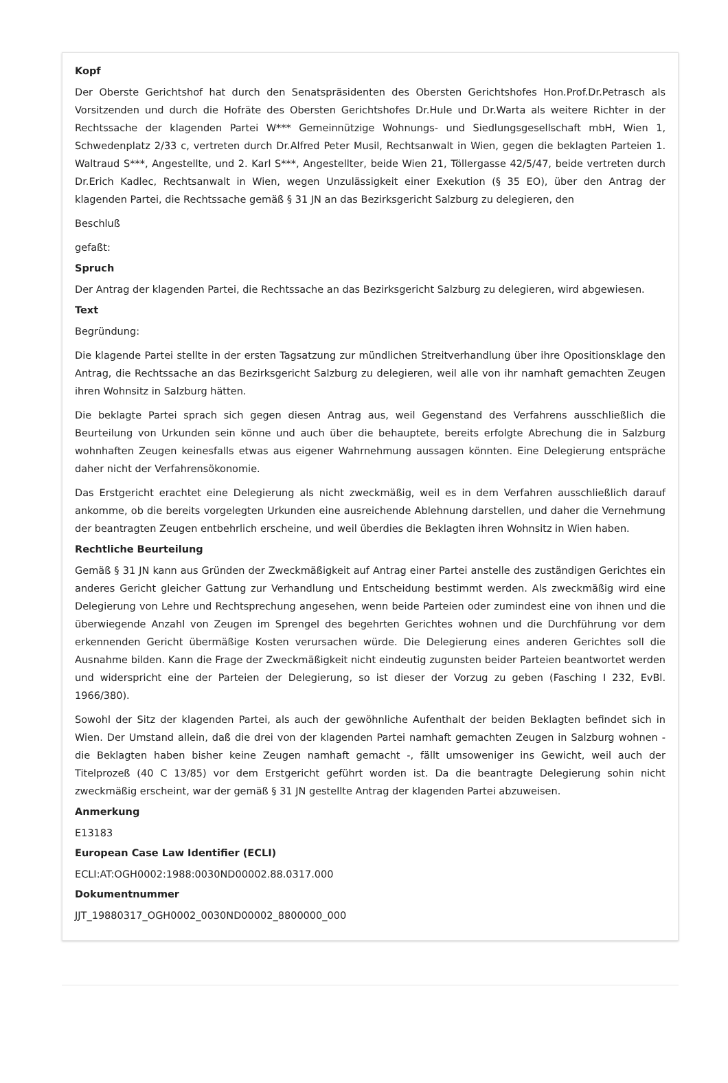Kopf
Der Oberste Gerichtshof hat durch den Senatspräsidenten des Obersten Gerichtshofes Hon.Prof.Dr.Petrasch als Vorsitzenden und durch die Hofräte des Obersten Gerichtshofes Dr.Hule und Dr.Warta als weitere Richter in der Rechtssache der klagenden Partei W*** Gemeinnützige Wohnungs- und Siedlungsgesellschaft mbH, Wien 1, Schwedenplatz 2/33 c, vertreten durch Dr.Alfred Peter Musil, Rechtsanwalt in Wien, gegen die beklagten Parteien 1. Waltraud S***, Angestellte, und 2. Karl S***, Angestellter, beide Wien 21, Töllergasse 42/5/47, beide vertreten durch Dr.Erich Kadlec, Rechtsanwalt in Wien, wegen Unzulässigkeit einer Exekution (§ 35 EO), über den Antrag der klagenden Partei, die Rechtssache gemäß § 31 JN an das Bezirksgericht Salzburg zu delegieren, den
Beschluß
gefaßt:
Spruch
Der Antrag der klagenden Partei, die Rechtssache an das Bezirksgericht Salzburg zu delegieren, wird abgewiesen.
Text
Begründung:
Die klagende Partei stellte in der ersten Tagsatzung zur mündlichen Streitverhandlung über ihre Opositionsklage den Antrag, die Rechtssache an das Bezirksgericht Salzburg zu delegieren, weil alle von ihr namhaft gemachten Zeugen ihren Wohnsitz in Salzburg hätten.
Die beklagte Partei sprach sich gegen diesen Antrag aus, weil Gegenstand des Verfahrens ausschließlich die Beurteilung von Urkunden sein könne und auch über die behauptete, bereits erfolgte Abrechung die in Salzburg wohnhaften Zeugen keinesfalls etwas aus eigener Wahrnehmung aussagen könnten. Eine Delegierung entspräche daher nicht der Verfahrensökonomie.
Das Erstgericht erachtet eine Delegierung als nicht zweckmäßig, weil es in dem Verfahren ausschließlich darauf ankomme, ob die bereits vorgelegten Urkunden eine ausreichende Ablehnung darstellen, und daher die Vernehmung der beantragten Zeugen entbehrlich erscheine, und weil überdies die Beklagten ihren Wohnsitz in Wien haben.
Rechtliche Beurteilung
Gemäß § 31 JN kann aus Gründen der Zweckmäßigkeit auf Antrag einer Partei anstelle des zuständigen Gerichtes ein anderes Gericht gleicher Gattung zur Verhandlung und Entscheidung bestimmt werden. Als zweckmäßig wird eine Delegierung von Lehre und Rechtsprechung angesehen, wenn beide Parteien oder zumindest eine von ihnen und die überwiegende Anzahl von Zeugen im Sprengel des begehrten Gerichtes wohnen und die Durchführung vor dem erkennenden Gericht übermäßige Kosten verursachen würde. Die Delegierung eines anderen Gerichtes soll die Ausnahme bilden. Kann die Frage der Zweckmäßigkeit nicht eindeutig zugunsten beider Parteien beantwortet werden und widerspricht eine der Parteien der Delegierung, so ist dieser der Vorzug zu geben (Fasching I 232, EvBl. 1966/380).
Sowohl der Sitz der klagenden Partei, als auch der gewöhnliche Aufenthalt der beiden Beklagten befindet sich in Wien. Der Umstand allein, daß die drei von der klagenden Partei namhaft gemachten Zeugen in Salzburg wohnen - die Beklagten haben bisher keine Zeugen namhaft gemacht -, fällt umsoweniger ins Gewicht, weil auch der Titelprozeß (40 C 13/85) vor dem Erstgericht geführt worden ist. Da die beantragte Delegierung sohin nicht zweckmäßig erscheint, war der gemäß § 31 JN gestellte Antrag der klagenden Partei abzuweisen.
Anmerkung
E13183
European Case Law Identifier (ECLI)
ECLI:AT:OGH0002:1988:0030ND00002.88.0317.000
Dokumentnummer
JJT_19880317_OGH0002_0030ND00002_8800000_000